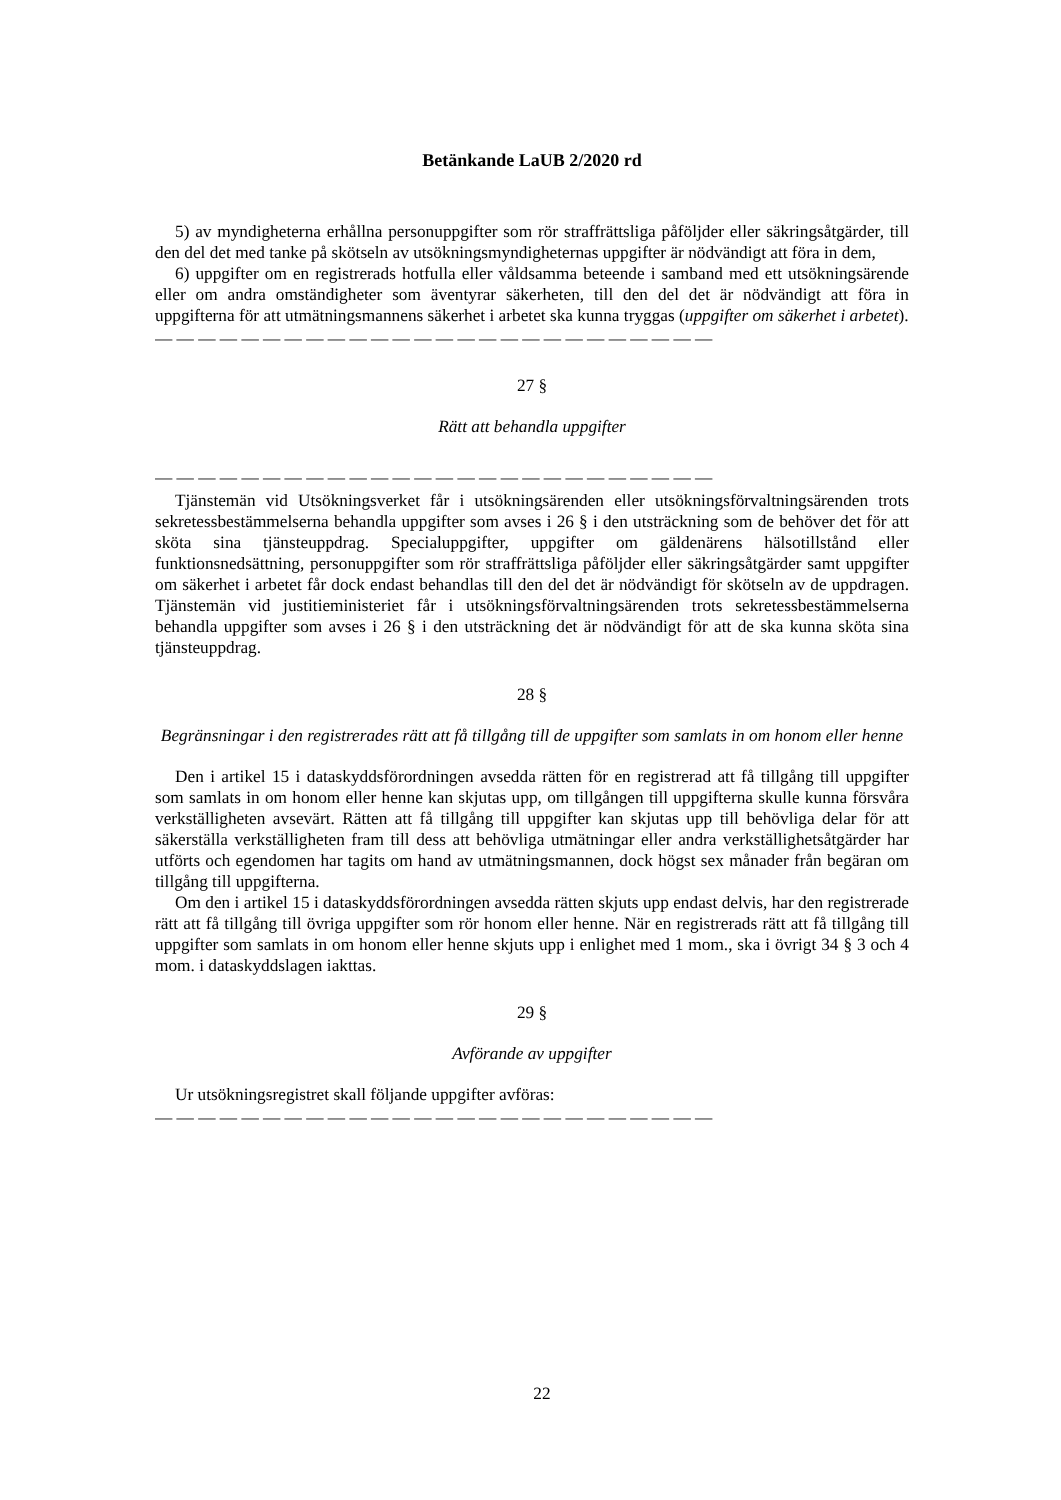Betänkande LaUB 2/2020 rd
5) av myndigheterna erhållna personuppgifter som rör straffrättsliga påföljder eller säkringsåtgärder, till den del det med tanke på skötseln av utsökningsmyndigheternas uppgifter är nödvändigt att föra in dem,
6) uppgifter om en registrerads hotfulla eller våldsamma beteende i samband med ett utsökningsärende eller om andra omständigheter som äventyrar säkerheten, till den del det är nödvändigt att föra in uppgifterna för att utmätningsmannens säkerhet i arbetet ska kunna tryggas (uppgifter om säkerhet i arbetet).
— — — — — — — — — — — — — — — — — — — — — — — — — —
27 §
Rätt att behandla uppgifter
— — — — — — — — — — — — — — — — — — — — — — — — — —
Tjänstemän vid Utsökningsverket får i utsökningsärenden eller utsökningsförvaltningsärenden trots sekretessbestämmelserna behandla uppgifter som avses i 26 § i den utsträckning som de behöver det för att sköta sina tjänsteuppdrag. Specialuppgifter, uppgifter om gäldenärens hälsotillstånd eller funktionsnedsättning, personuppgifter som rör straffrättsliga påföljder eller säkringsåtgärder samt uppgifter om säkerhet i arbetet får dock endast behandlas till den del det är nödvändigt för skötseln av de uppdragen. Tjänstemän vid justitieministeriet får i utsökningsförvaltningsärenden trots sekretessbestämmelserna behandla uppgifter som avses i 26 § i den utsträckning det är nödvändigt för att de ska kunna sköta sina tjänsteuppdrag.
28 §
Begränsningar i den registrerades rätt att få tillgång till de uppgifter som samlats in om honom eller henne
Den i artikel 15 i dataskyddsförordningen avsedda rätten för en registrerad att få tillgång till uppgifter som samlats in om honom eller henne kan skjutas upp, om tillgången till uppgifterna skulle kunna försvåra verkställigheten avsevärt. Rätten att få tillgång till uppgifter kan skjutas upp till behövliga delar för att säkerställa verkställigheten fram till dess att behövliga utmätningar eller andra verkställighetsåtgärder har utförts och egendomen har tagits om hand av utmätningsmannen, dock högst sex månader från begäran om tillgång till uppgifterna.
Om den i artikel 15 i dataskyddsförordningen avsedda rätten skjuts upp endast delvis, har den registrerade rätt att få tillgång till övriga uppgifter som rör honom eller henne. När en registrerads rätt att få tillgång till uppgifter som samlats in om honom eller henne skjuts upp i enlighet med 1 mom., ska i övrigt 34 § 3 och 4 mom. i dataskyddslagen iakttas.
29 §
Avförande av uppgifter
Ur utsökningsregistret skall följande uppgifter avföras:
— — — — — — — — — — — — — — — — — — — — — — — — — —
22